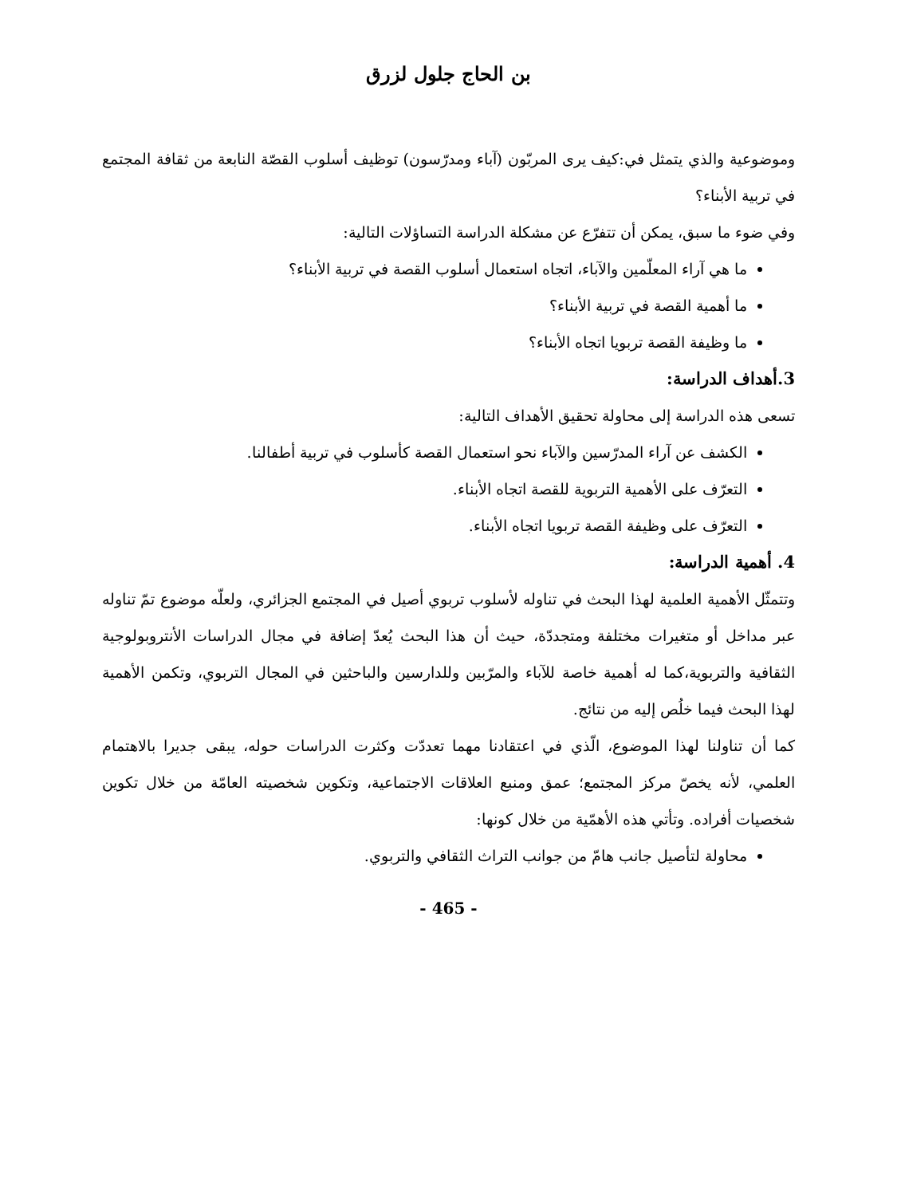بن الحاج جلول لزرق
وموضوعية والذي يتمثل في:كيف يرى المربّون (آباء ومدرّسون) توظيف أسلوب القصّة النابعة من ثقافة المجتمع في تربية الأبناء؟
وفي ضوء ما سبق، يمكن أن تتفرّع عن مشكلة الدراسة التساؤلات التالية:
ما هي آراء المعلّمين والآباء، اتجاه استعمال أسلوب القصة في تربية الأبناء؟
ما أهمية القصة في تربية الأبناء؟
ما وظيفة القصة تربويا اتجاه الأبناء؟
3.أهداف الدراسة:
تسعى هذه الدراسة إلى محاولة تحقيق الأهداف التالية:
الكشف عن آراء المدرّسين والآباء نحو استعمال القصة كأسلوب في تربية أطفالنا.
التعرّف على الأهمية التربوية للقصة اتجاه الأبناء.
التعرّف على وظيفة القصة تربويا اتجاه الأبناء.
4. أهمية الدراسة:
وتتمثّل الأهمية العلمية لهذا البحث في تناوله لأسلوب تربوي أصيل في المجتمع الجزائري، ولعلّه موضوع تمّ تناوله عبر مداخل أو متغيرات مختلفة ومتجددّة، حيث أن هذا البحث يُعدّ إضافة في مجال الدراسات الأنتروبولوجية الثقافية والتربوية،كما له أهمية خاصة للآباء والمرّبين وللدارسين والباحثين في المجال التربوي، وتكمن الأهمية لهذا البحث فيما خلُص إليه من نتائج.
كما أن تناولنا لهذا الموضوع، الّذي في اعتقادنا مهما تعددّت وكثرت الدراسات حوله، يبقى جديرا بالاهتمام العلمي، لأنه يخصّ مركز المجتمع؛ عمق ومنبع العلاقات الاجتماعية، وتكوين شخصيته العامّة من خلال تكوين شخصيات أفراده. وتأتي هذه الأهمّية من خلال كونها:
محاولة لتأصيل جانب هامّ من جوانب التراث الثقافي والتربوي.
- 465 -